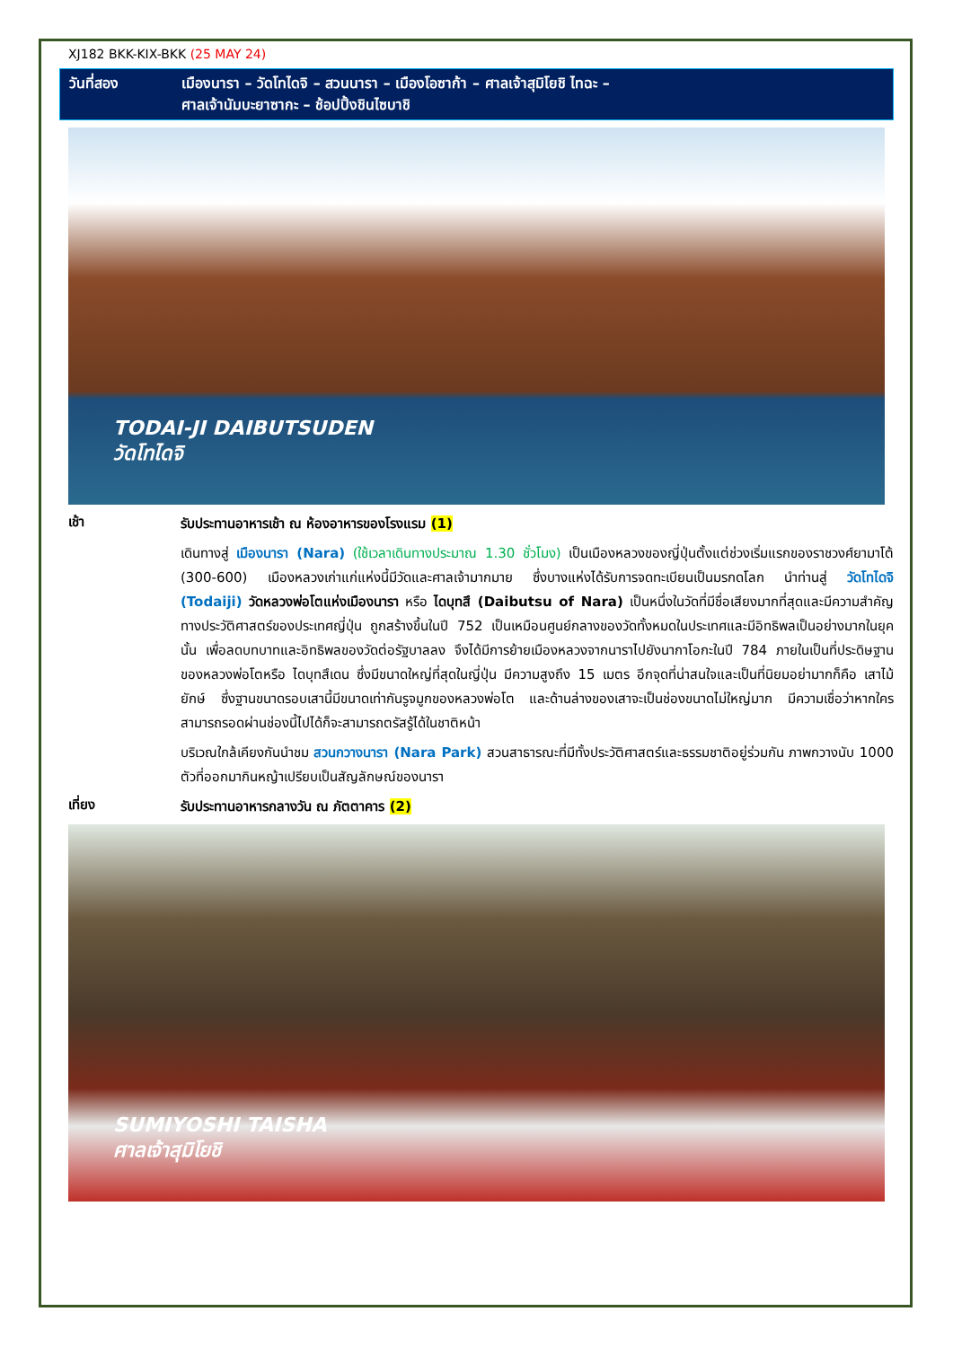XJ182 BKK-KIX-BKK (25 MAY 24)
วันที่สอง เมืองนารา – วัดโทไดจิ – สวนนารา – เมืองโอซาก้า – ศาลเจ้าสุมิโยชิ ไทฉะ –
ศาลเจ้านัมบะยาซากะ – ช้อปปิ้งชินไซบาชิ
TODAI-JI DAIBUTSUDEN
วัดโทไดจิ
เช้า
รับประทานอาหารเช้า ณ ห้องอาหารของโรงแรม (1)
เดินทางสู่ เมืองนารา (Nara) (ใช้เวลาเดินทางประมาณ 1.30 ชั่วโมง) เป็นเมืองหลวงของญี่ปุ่นตั้งแต่ช่วงเริ่มแรกของราชวงศ์ยามาโต้ (300-600) เมืองหลวงเก่าแก่แห่งนี้มีวัดและศาลเจ้ามากมาย ซึ่งบางแห่งได้รับการจดทะเบียนเป็นมรกดโลก นำท่านสู่ วัดโทไดจิ (Todaiji) วัดหลวงพ่อโตแห่งเมืองนารา หรือ ไดบุทสึ (Daibutsu of Nara) เป็นหนึ่งในวัดที่มีชื่อเสียงมากที่สุดและมีความสำคัญทางประวัติศาสตร์ของประเทศญี่ปุ่น ถูกสร้างขึ้นในปี 752 เป็นเหมือนศูนย์กลางของวัดทั้งหมดในประเทศและมีอิทธิพลเป็นอย่างมากในยุคนั้น เพื่อลดบทบาทและอิทธิพลของวัดต่อรัฐบาลลง จึงได้มีการย้ายเมืองหลวงจากนาราไปยังนากาโอกะในปี 784 ภายในเป็นที่ประดิษฐานของหลวงพ่อโตหรือ ไดบุทสึเดน ซึ่งมีขนาดใหญ่ที่สุดในญี่ปุ่น มีความสูงถึง 15 เมตร อีกจุดที่น่าสนใจและเป็นที่นิยมอย่ามากก็คือ เสาไม้ยักษ์ ซึ่งฐานขนาดรอบเสานี้มีขนาดเท่ากันรูจมูกของหลวงพ่อโต และด้านล่างของเสาจะเป็นช่องขนาดไม่ใหญ่มาก มีความเชื่อว่าหากใครสามารถรอดผ่านช่องนี้ไปได้ก็จะสามารถตรัสรู้ได้ในชาติหน้า
บริเวณใกล้เคียงกันนำชม สวนกวางนารา (Nara Park) สวนสาธารณะที่มีทั้งประวัติศาสตร์และธรรมชาติอยู่ร่วมกัน ภาพกวางนับ 1000 ตัวที่ออกมากินหญ้าเปรียบเป็นสัญลักษณ์ของนารา
เที่ยง
รับประทานอาหารกลางวัน ณ ภัตตาคาร (2)
SUMIYOSHI TAISHA
ศาลเจ้าสุมิโยชิ